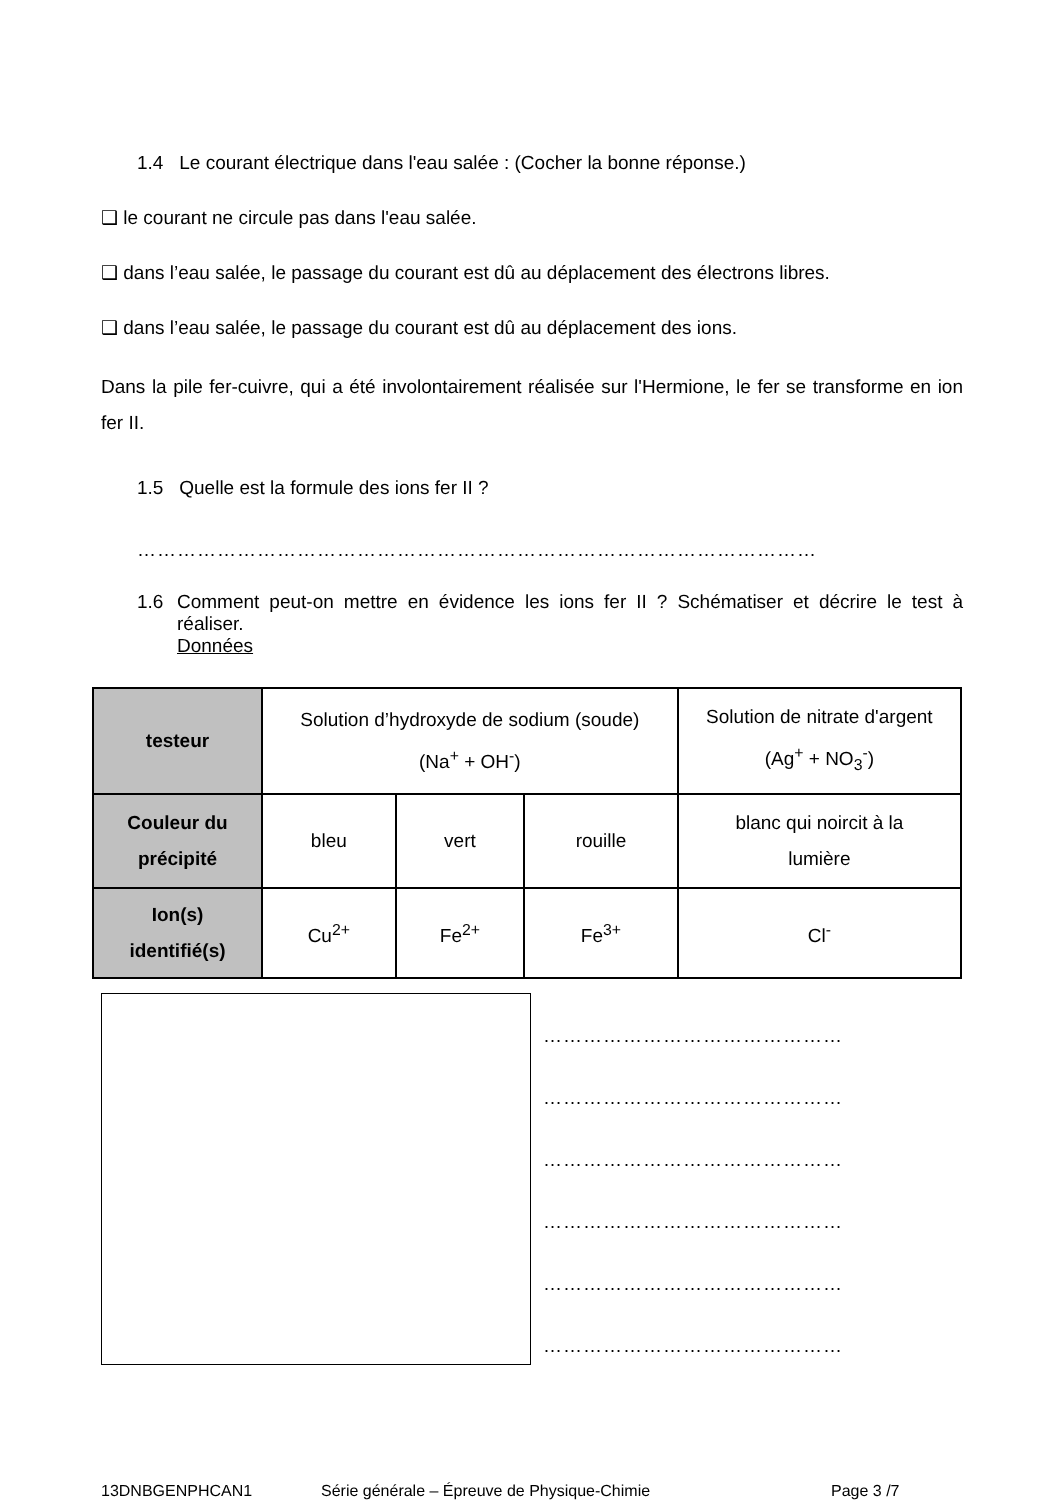1.4 Le courant électrique dans l'eau salée : (Cocher la bonne réponse.)
❑ le courant ne circule pas dans l'eau salée.
❑ dans l’eau salée, le passage du courant est dû au déplacement des électrons libres.
❑ dans l’eau salée, le passage du courant est dû au déplacement des ions.
Dans la pile fer-cuivre, qui a été involontairement réalisée sur l'Hermione, le fer se transforme en ion fer II.
1.5 Quelle est la formule des ions fer II ?
…………………………………………………………………………………………
1.6 Comment peut-on mettre en évidence les ions fer II ? Schématiser et décrire le test à réaliser.
Données
| testeur | Solution d’hydroxyde de sodium (soude) (Na<sup>+</sup> + OH<sup>-</sup>) | | | Solution de nitrate d'argent (Ag<sup>+</sup> + NO<sub>3</sub><sup>-</sup>) |
| Couleur du précipité | bleu | vert | rouille | blanc qui noircit à la lumière |
| Ion(s) identifié(s) | Cu<sup>2+</sup> | Fe<sup>2+</sup> | Fe<sup>3+</sup> | Cl<sup>-</sup> |
………………………………………
………………………………………
………………………………………
………………………………………
………………………………………
………………………………………
13DNBGENPHCAN1 Série générale – Épreuve de Physique-Chimie Page 3 /7